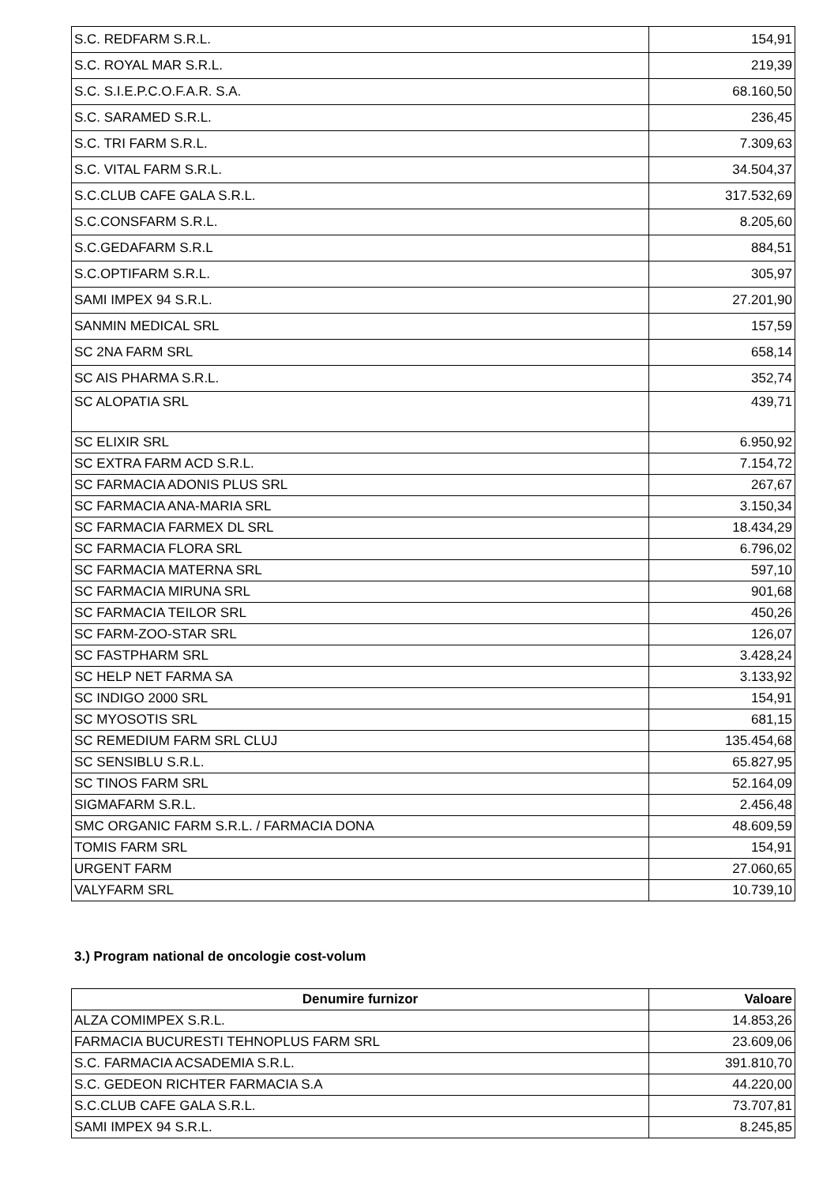| S.C. REDFARM S.R.L. | 154,91 |
| S.C. ROYAL MAR S.R.L. | 219,39 |
| S.C. S.I.E.P.C.O.F.A.R. S.A. | 68.160,50 |
| S.C. SARAMED S.R.L. | 236,45 |
| S.C. TRI FARM S.R.L. | 7.309,63 |
| S.C. VITAL FARM S.R.L. | 34.504,37 |
| S.C.CLUB CAFE GALA S.R.L. | 317.532,69 |
| S.C.CONSFARM S.R.L. | 8.205,60 |
| S.C.GEDAFARM S.R.L | 884,51 |
| S.C.OPTIFARM S.R.L. | 305,97 |
| SAMI IMPEX 94 S.R.L. | 27.201,90 |
| SANMIN MEDICAL SRL | 157,59 |
| SC 2NA FARM SRL | 658,14 |
| SC AIS PHARMA S.R.L. | 352,74 |
| SC ALOPATIA SRL | 439,71 |
| SC ELIXIR SRL | 6.950,92 |
| SC EXTRA FARM ACD S.R.L. | 7.154,72 |
| SC FARMACIA ADONIS PLUS SRL | 267,67 |
| SC FARMACIA ANA-MARIA SRL | 3.150,34 |
| SC FARMACIA FARMEX DL SRL | 18.434,29 |
| SC FARMACIA FLORA SRL | 6.796,02 |
| SC FARMACIA MATERNA SRL | 597,10 |
| SC FARMACIA MIRUNA SRL | 901,68 |
| SC FARMACIA TEILOR SRL | 450,26 |
| SC FARM-ZOO-STAR SRL | 126,07 |
| SC FASTPHARM SRL | 3.428,24 |
| SC HELP NET FARMA SA | 3.133,92 |
| SC INDIGO 2000 SRL | 154,91 |
| SC MYOSOTIS SRL | 681,15 |
| SC REMEDIUM FARM SRL CLUJ | 135.454,68 |
| SC SENSIBLU S.R.L. | 65.827,95 |
| SC TINOS FARM SRL | 52.164,09 |
| SIGMAFARM S.R.L. | 2.456,48 |
| SMC ORGANIC FARM S.R.L. / FARMACIA DONA | 48.609,59 |
| TOMIS FARM SRL | 154,91 |
| URGENT FARM | 27.060,65 |
| VALYFARM SRL | 10.739,10 |
3.) Program national de oncologie cost-volum
| Denumire furnizor | Valoare |
| --- | --- |
| ALZA COMIMPEX S.R.L. | 14.853,26 |
| FARMACIA BUCURESTI TEHNOPLUS FARM SRL | 23.609,06 |
| S.C. FARMACIA ACSADEMIA S.R.L. | 391.810,70 |
| S.C. GEDEON RICHTER FARMACIA S.A | 44.220,00 |
| S.C.CLUB CAFE GALA S.R.L. | 73.707,81 |
| SAMI IMPEX 94 S.R.L. | 8.245,85 |